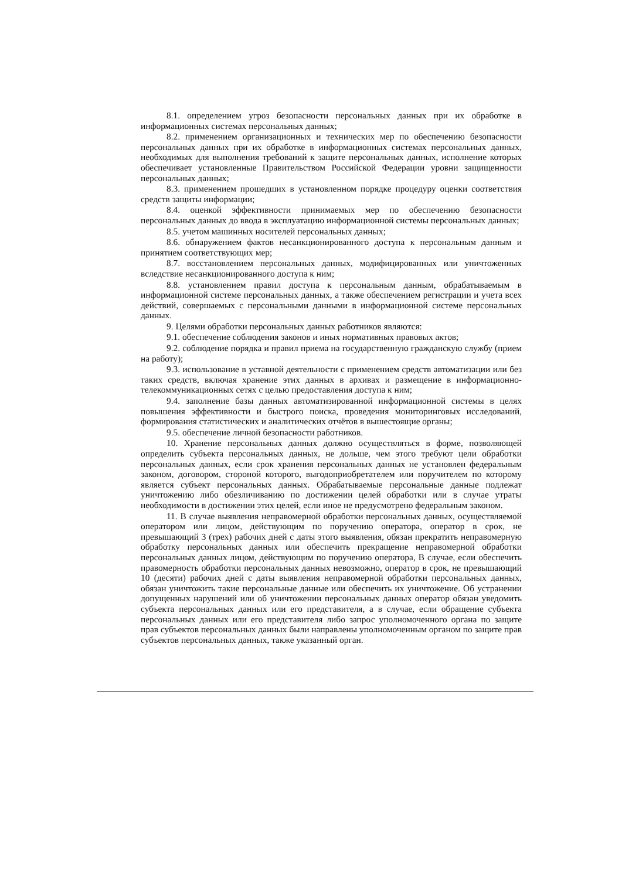8.1. определением угроз безопасности персональных данных при их обработке в информационных системах персональных данных;
8.2. применением организационных и технических мер по обеспечению безопасности персональных данных при их обработке в информационных системах персональных данных, необходимых для выполнения требований к защите персональных данных, исполнение которых обеспечивает установленные Правительством Российской Федерации уровни защищенности персональных данных;
8.3. применением прошедших в установленном порядке процедуру оценки соответствия средств защиты информации;
8.4. оценкой эффективности принимаемых мер по обеспечению безопасности персональных данных до ввода в эксплуатацию информационной системы персональных данных;
8.5. учетом машинных носителей персональных данных;
8.6. обнаружением фактов несанкционированного доступа к персональным данным и принятием соответствующих мер;
8.7. восстановлением персональных данных, модифицированных или уничтоженных вследствие несанкционированного доступа к ним;
8.8. установлением правил доступа к персональным данным, обрабатываемым в информационной системе персональных данных, а также обеспечением регистрации и учета всех действий, совершаемых с персональными данными в информационной системе персональных данных.
9. Целями обработки персональных данных работников являются:
9.1. обеспечение соблюдения законов и иных нормативных правовых актов;
9.2. соблюдение порядка и правил приема на государственную гражданскую службу (прием на работу);
9.3. использование в уставной деятельности с применением средств автоматизации или без таких средств, включая хранение этих данных в архивах и размещение в информационно-телекоммуникационных сетях с целью предоставления доступа к ним;
9.4. заполнение базы данных автоматизированной информационной системы в целях повышения эффективности и быстрого поиска, проведения мониторинговых исследований, формирования статистических и аналитических отчётов в вышестоящие органы;
9.5. обеспечение личной безопасности работников.
10. Хранение персональных данных должно осуществляться в форме, позволяющей определить субъекта персональных данных, не дольше, чем этого требуют цели обработки персональных данных, если срок хранения персональных данных не установлен федеральным законом, договором, стороной которого, выгодоприобретателем или поручителем по которому является субъект персональных данных. Обрабатываемые персональные данные подлежат уничтожению либо обезличиванию по достижении целей обработки или в случае утраты необходимости в достижении этих целей, если иное не предусмотрено федеральным законом.
11. В случае выявления неправомерной обработки персональных данных, осуществляемой оператором или лицом, действующим по поручению оператора, оператор в срок, не превышающий 3 (трех) рабочих дней с даты этого выявления, обязан прекратить неправомерную обработку персональных данных или обеспечить прекращение неправомерной обработки персональных данных лицом, действующим по поручению оператора, В случае, если обеспечить правомерность обработки персональных данных невозможно, оператор в срок, не превышающий 10 (десяти) рабочих дней с даты выявления неправомерной обработки персональных данных, обязан уничтожить такие персональные данные или обеспечить их уничтожение. Об устранении допущенных нарушений или об уничтожении персональных данных оператор обязан уведомить субъекта персональных данных или его представителя, а в случае, если обращение субъекта персональных данных или его представителя либо запрос уполномоченного органа по защите прав субъектов персональных данных были направлены уполномоченным органом по защите прав субъектов персональных данных, также указанный орган.